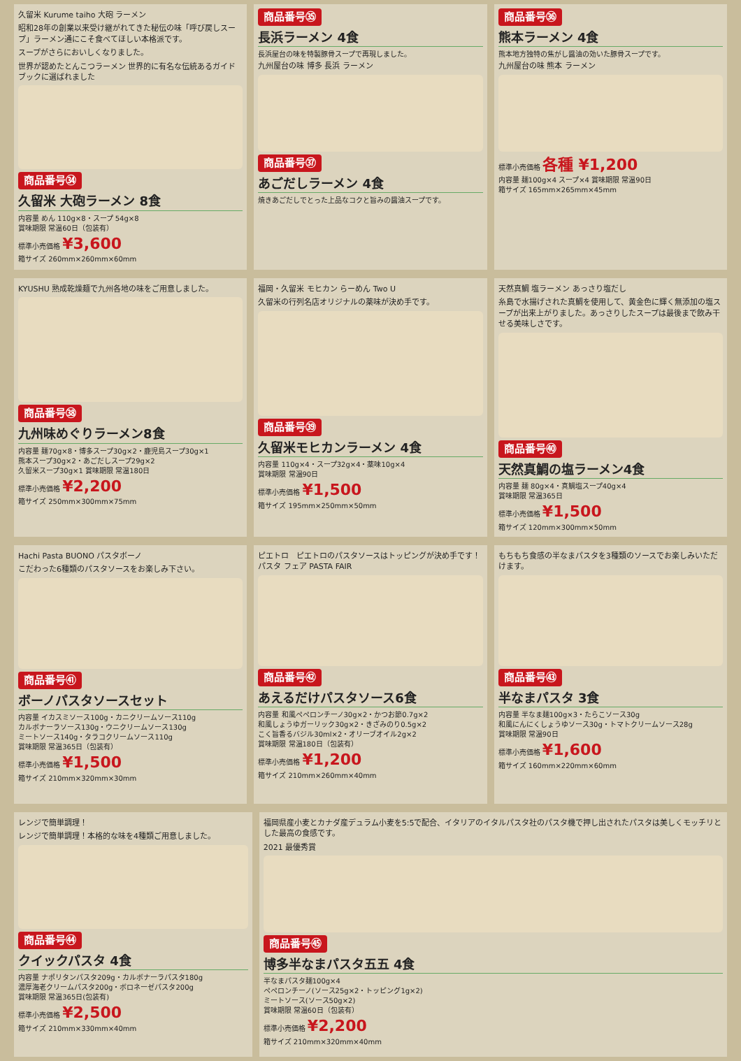久留米 Kurume taiho 大砲 ラーメン
昭和28年の創業以来受け継がれてきた秘伝の味「呼び戻しスープ」ラーメン通にこそ食べてほしい本格派です。
スープがさらにおいしくなりました。
世界が認めたとんこつラーメン 世界的に有名な伝統あるガイドブックに選ばれました
商品番号㉞
久留米 大砲ラーメン 8食
内容量 めん 110g×8・スープ 54g×8
賞味期限 常温60日（包装有）
標準小売価格 ¥3,600
箱サイズ 260mm×260mm×60mm
商品番号㉟
長浜ラーメン 4食
長浜屋台の味を特製豚骨スープで再現しました。
九州屋台の味 博多 長浜 ラーメン
商品番号㊲
あごだしラーメン 4食
焼きあごだしでとった上品なコクと旨みの醤油スープです。
商品番号㊱
熊本ラーメン 4食
熊本地方独特の焦がし醤油の効いた豚骨スープです。
九州屋台の味 熊本 ラーメン
標準小売価格 各種 ¥1,200
内容量 麺100g×4 スープ×4 賞味期限 常温90日
箱サイズ 165mm×265mm×45mm
KYUSHU 熟成乾燥麺で九州各地の味をご用意しました。
商品番号㊳
九州味めぐりラーメン8食
内容量 麺70g×8・博多スープ30g×2・鹿児島スープ30g×1
熊本スープ30g×2・あごだしスープ29g×2
久留米スープ30g×1 賞味期限 常温180日
標準小売価格 ¥2,200
箱サイズ 250mm×300mm×75mm
福岡・久留米 モヒカン らーめん Two U
久留米の行列名店オリジナルの薬味が決め手です。
商品番号㊴
久留米モヒカンラーメン 4食
内容量 110g×4・スープ32g×4・薬味10g×4
賞味期限 常温90日
標準小売価格 ¥1,500
箱サイズ 195mm×250mm×50mm
天然真鯛 塩ラーメン あっさり塩だし
糸島で水揚げされた真鯛を使用して、黄金色に輝く無添加の塩スープが出来上がりました。あっさりしたスープは最後まで飲み干せる美味しさです。
商品番号㊵
天然真鯛の塩ラーメン4食
内容量 麺 80g×4・真鯛塩スープ40g×4
賞味期限 常温365日
標準小売価格 ¥1,500
箱サイズ 120mm×300mm×50mm
Hachi Pasta BUONO パスタボーノ
こだわった6種類のパスタソースをお楽しみ下さい。
商品番号㊶
ボーノパスタソースセット
内容量 イカスミソース100g・カニクリームソース110g
カルボナーラソース130g・ウニクリームソース130g
ミートソース140g・タラコクリームソース110g
賞味期限 常温365日（包装有）
標準小売価格 ¥1,500
箱サイズ 210mm×320mm×30mm
ピエトロ　ピエトロのパスタソースはトッピングが決め手です！ パスタ フェア PASTA FAIR
商品番号㊷
あえるだけパスタソース6食
内容量 和風ペペロンチーノ30g×2・かつお節0.7g×2
和風しょうゆガーリック30g×2・きざみのり0.5g×2
こく旨香るバジル30ml×2・オリーブオイル2g×2
賞味期限 常温180日（包装有）
標準小売価格 ¥1,200
箱サイズ 210mm×260mm×40mm
もちもち食感の半なまパスタを3種類のソースでお楽しみいただけます。
商品番号㊸
半なまパスタ 3食
内容量 半なま麺100g×3・たらこソース30g
和風にんにくしょうゆソース30g・トマトクリームソース28g
賞味期限 常温90日
標準小売価格 ¥1,600
箱サイズ 160mm×220mm×60mm
レンジで簡単調理！
レンジで簡単調理！本格的な味を4種類ご用意しました。
商品番号㊹
クイックパスタ 4食
内容量 ナポリタンパスタ209g・カルボナーラパスタ180g
濃厚海老クリームパスタ200g・ボロネーゼパスタ200g
賞味期限 常温365日(包装有)
標準小売価格 ¥2,500
箱サイズ 210mm×330mm×40mm
福岡県産小麦とカナダ産デュラム小麦を5:5で配合、イタリアのイタルパスタ社のパスタ機で押し出されたパスタは美しくモッチリとした最高の食感です。
2021 最優秀賞
商品番号㊺
博多半なまパスタ五五 4食
半なまパスタ麺100g×4
ペペロンチーノ(ソース25g×2・トッピング1g×2)
ミートソース(ソース50g×2)
賞味期限 常温60日（包装有）
標準小売価格 ¥2,200
箱サイズ 210mm×320mm×40mm